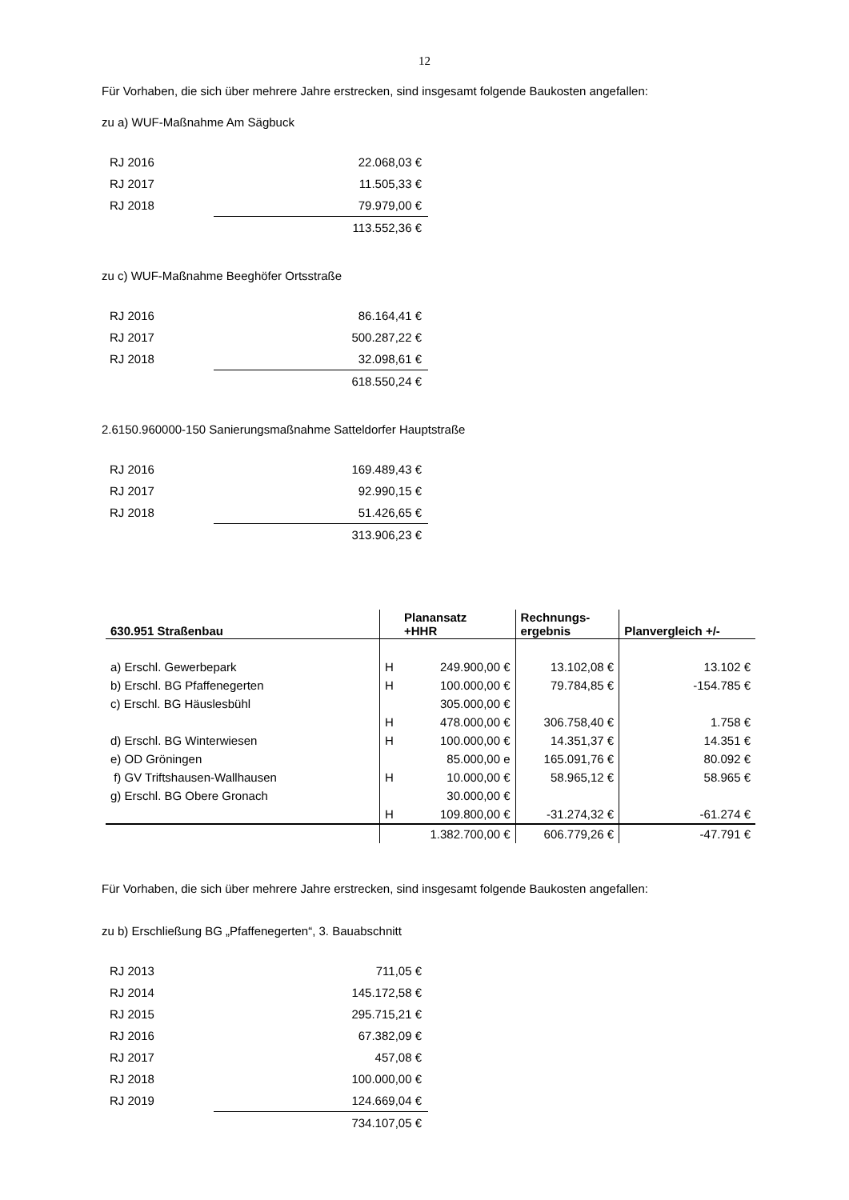12
Für Vorhaben, die sich über mehrere Jahre erstrecken, sind insgesamt folgende Baukosten angefallen:
zu a) WUF-Maßnahme Am Sägbuck
| RJ 2016 | 22.068,03 € |
| RJ 2017 | 11.505,33 € |
| RJ 2018 | 79.979,00 € |
| | 113.552,36 € |
zu c) WUF-Maßnahme Beeghöfer Ortsstraße
| RJ 2016 | 86.164,41 € |
| RJ 2017 | 500.287,22 € |
| RJ 2018 | 32.098,61 € |
| | 618.550,24 € |
2.6150.960000-150 Sanierungsmaßnahme Satteldorfer Hauptstraße
| RJ 2016 | 169.489,43 € |
| RJ 2017 | 92.990,15 € |
| RJ 2018 | 51.426,65 € |
| | 313.906,23 € |
| 630.951 Straßenbau | | Planansatz +HHR | Rechnungs- ergebnis | Planvergleich +/- |
| --- | --- | --- | --- | --- |
| a) Erschl. Gewerbepark | H | 249.900,00 € | 13.102,08 € | 13.102 € |
| b) Erschl. BG Pfaffenegerten | H | 100.000,00 € | 79.784,85 € | -154.785 € |
| c) Erschl. BG Häuslesbühl | | 305.000,00 € | | |
| | H | 478.000,00 € | 306.758,40 € | 1.758 € |
| d) Erschl. BG Winterwiesen | H | 100.000,00 € | 14.351,37 € | 14.351 € |
| e) OD Gröningen | | 85.000,00 e | 165.091,76 € | 80.092 € |
| f) GV Triftshausen-Wallhausen | H | 10.000,00 € | 58.965,12 € | 58.965 € |
| g) Erschl. BG Obere Gronach | | 30.000,00 € | | |
| | H | 109.800,00 € | -31.274,32 € | -61.274 € |
| | | 1.382.700,00 € | 606.779,26 € | -47.791 € |
Für Vorhaben, die sich über mehrere Jahre erstrecken, sind insgesamt folgende Baukosten angefallen:
zu b) Erschließung BG „Pfaffenegerten“, 3. Bauabschnitt
| RJ 2013 | 711,05 € |
| RJ 2014 | 145.172,58 € |
| RJ 2015 | 295.715,21 € |
| RJ 2016 | 67.382,09 € |
| RJ 2017 | 457,08 € |
| RJ 2018 | 100.000,00 € |
| RJ 2019 | 124.669,04 € |
| | 734.107,05 € |